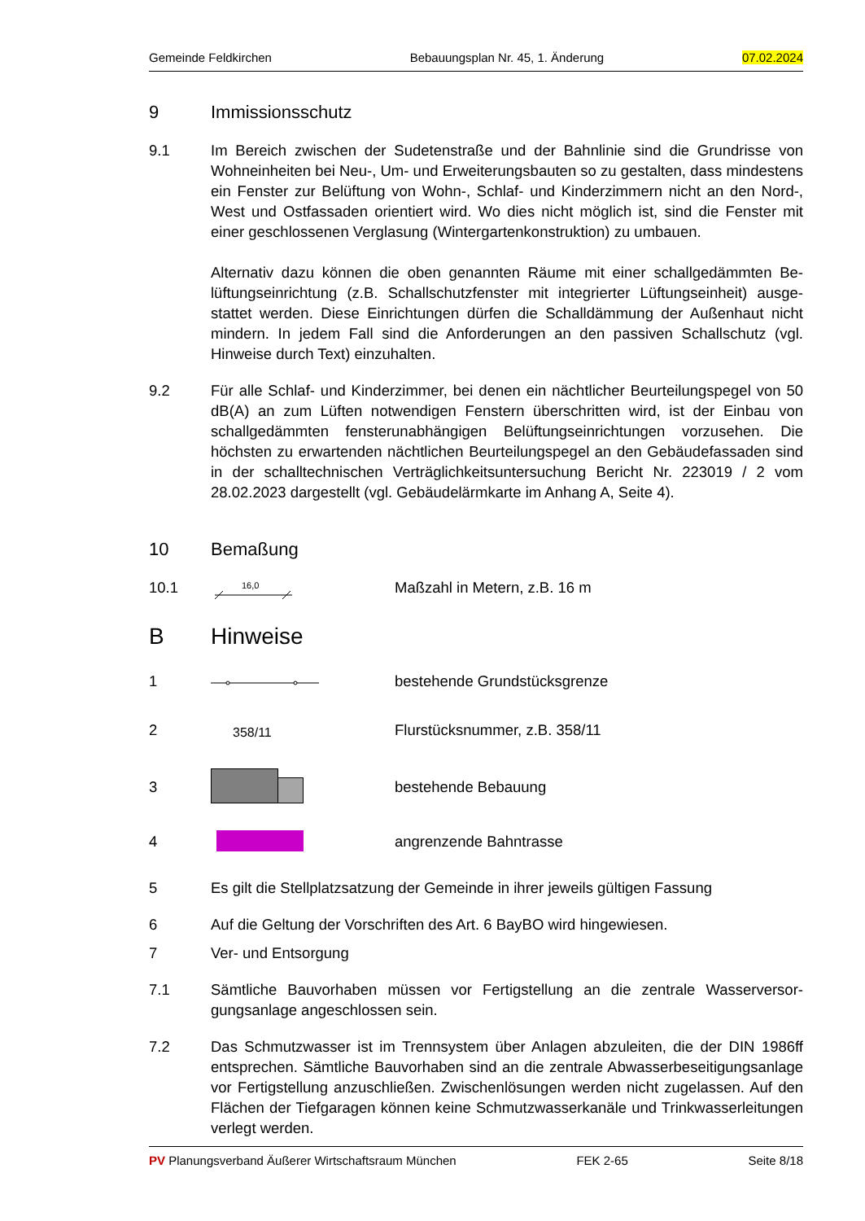Gemeinde Feldkirchen Bebauungsplan Nr. 45, 1. Änderung 07.02.2024
9 Immissionsschutz
9.1 Im Bereich zwischen der Sudetenstraße und der Bahnlinie sind die Grundrisse von Wohneinheiten bei Neu-, Um- und Erweiterungsbauten so zu gestalten, dass mindes­tens ein Fenster zur Belüftung von Wohn-, Schlaf- und Kinderzimmern nicht an den Nord-, West und Ostfassaden orientiert wird. Wo dies nicht möglich ist, sind die Fens­ter mit einer geschlossenen Verglasung (Wintergartenkonstruktion) zu umbauen.
Alternativ dazu können die oben genannten Räume mit einer schallgedämmten Be­lüftungseinrichtung (z.B. Schallschutzfenster mit integrierter Lüftungseinheit) ausge­stattet werden. Diese Einrichtungen dürfen die Schalldämmung der Außenhaut nicht mindern. In jedem Fall sind die Anforderungen an den passiven Schallschutz (vgl. Hinweise durch Text) einzuhalten.
9.2 Für alle Schlaf- und Kinderzimmer, bei denen ein nächtlicher Beurteilungspegel von 50 dB(A) an zum Lüften notwendigen Fenstern überschritten wird, ist der Einbau von schallgedämmten fensterunabhängigen Belüftungseinrichtungen vorzusehen. Die höchsten zu erwartenden nächtlichen Beurteilungspegel an den Gebäudefassaden sind in der schalltechnischen Verträglichkeitsuntersuchung Bericht Nr. 223019 / 2 vom 28.02.2023 dargestellt (vgl. Gebäudelärmkarte im Anhang A, Seite 4).
10 Bemaßung
10.1
16,0
Maßzahl in Metern, z.B. 16 m
B Hinweise
1 bestehende Grundstücksgrenze
2 358/11 Flurstücksnummer, z.B. 358/11
3 bestehende Bebauung
4 angrenzende Bahntrasse
5 Es gilt die Stellplatzsatzung der Gemeinde in ihrer jeweils gültigen Fassung
6 Auf die Geltung der Vorschriften des Art. 6 BayBO wird hingewiesen.
7 Ver- und Entsorgung
7.1 Sämtliche Bauvorhaben müssen vor Fertigstellung an die zentrale Wasserversor­gungsanlage angeschlossen sein.
7.2 Das Schmutzwasser ist im Trennsystem über Anlagen abzuleiten, die der DIN 1986ff entsprechen. Sämtliche Bauvorhaben sind an die zentrale Abwasserbeseitigungsan­lage vor Fertigstellung anzuschließen. Zwischenlösungen werden nicht zugelassen. Auf den Flächen der Tiefgaragen können keine Schmutzwasserkanäle und Trinkwas­serleitungen verlegt werden.
PV Planungsverband Äußerer Wirtschaftsraum München FEK 2-65 Seite 8/18